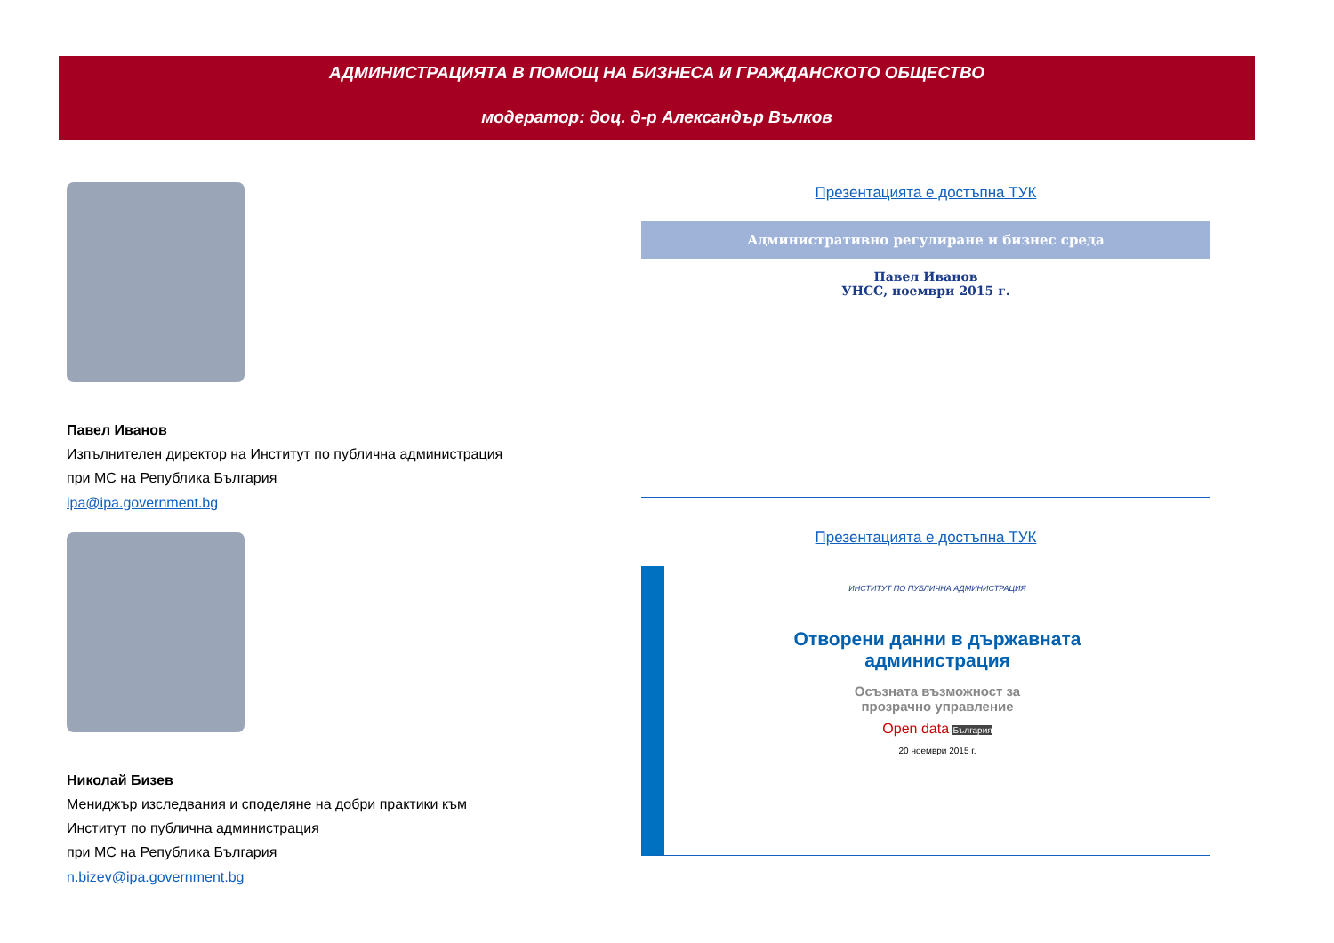АДМИНИСТРАЦИЯТА В ПОМОЩ НА БИЗНЕСА И ГРАЖДАНСКОТО ОБЩЕСТВО
модератор: доц. д-р Александър Вълков
Павел Иванов
Изпълнителен директор на Институт по публична администрация
при МС на Република България
ipa@ipa.government.bg
Николай Бизев
Мениджър изследвания и споделяне на добри практики към
Институт по публична администрация
при МС на Република България
n.bizev@ipa.government.bg
Презентацията е достъпна ТУК
Административно регулиране и бизнес среда
Павел Иванов
УНСС, ноември 2015 г.
Презентацията е достъпна ТУК
ИНСТИТУТ ПО ПУБЛИЧНА АДМИНИСТРАЦИЯ
Отворени данни в държавната
администрация
Осъзната възможност за
прозрачно управление
Open data България
20 ноември 2015 г.